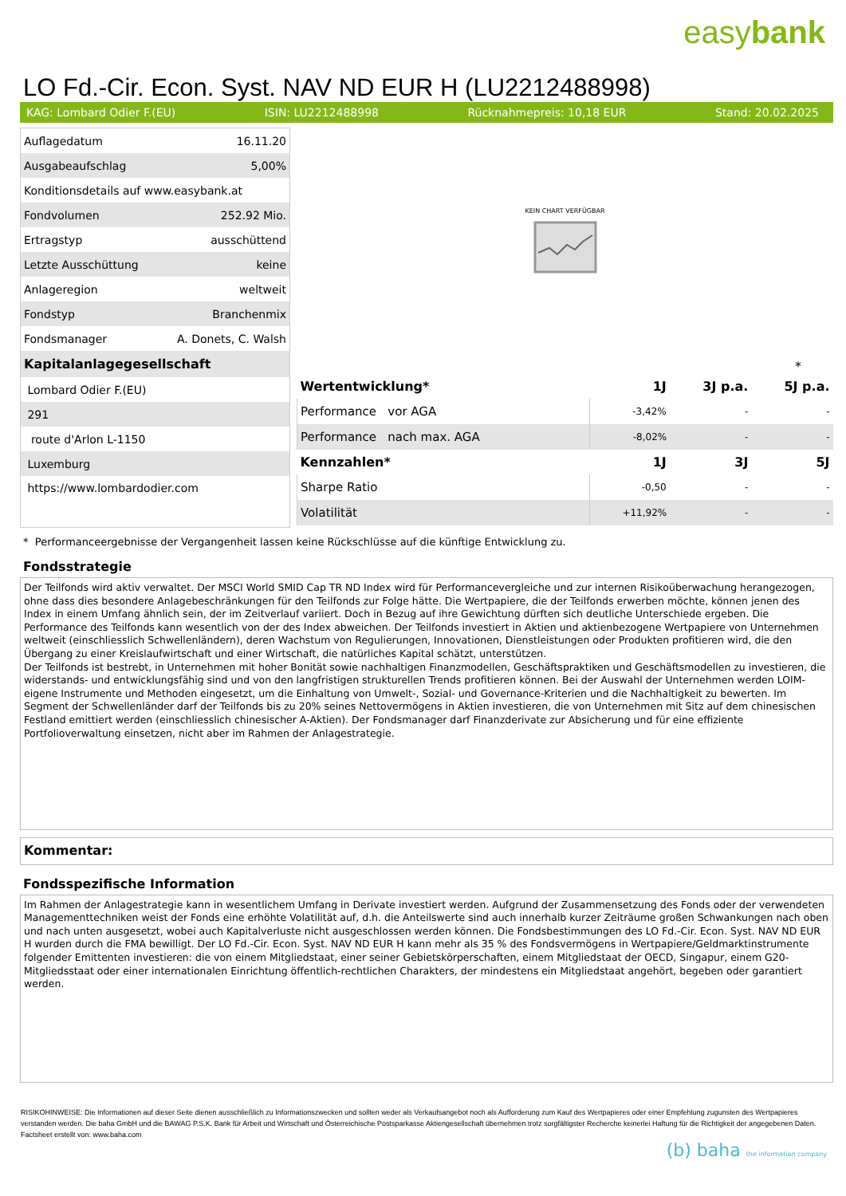easybank
LO Fd.-Cir. Econ. Syst. NAV ND EUR H (LU2212488998)
KAG: Lombard Odier F.(EU) ISIN: LU2212488998 Rücknahmepreis: 10,18 EUR Stand: 20.02.2025
| Auflagedatum | 16.11.20 |
| Ausgabeaufschlag | 5,00% |
| Konditionsdetails auf www.easybank.at | |
| Fondvolumen | 252.92 Mio. |
| Ertragstyp | ausschüttend |
| Letzte Ausschüttung | keine |
| Anlageregion | weltweit |
| Fondstyp | Branchenmix |
| Fondsmanager | A. Donets, C. Walsh |
| Kapitalanlagegesellschaft | |
| Lombard Odier F.(EU) | |
| 291 | |
| route d'Arlon L-1150 | |
| Luxemburg | |
| https://www.lombardodier.com | |
KEIN CHART VERFÜGBAR
*
| Wertentwicklung* | 1J | 3J p.a. | 5J p.a. |
| --- | --- | --- | --- |
| Performance vor AGA | -3,42% | - | - |
| Performance nach max. AGA | -8,02% | - | - |
| Kennzahlen* | 1J | 3J | 5J |
| Sharpe Ratio | -0,50 | - | - |
| Volatilität | +11,92% | - | - |
* Performanceergebnisse der Vergangenheit lassen keine Rückschlüsse auf die künftige Entwicklung zu.
Fondsstrategie
Der Teilfonds wird aktiv verwaltet. Der MSCI World SMID Cap TR ND Index wird für Performancevergleiche und zur internen Risikoüberwachung herangezogen, ohne dass dies besondere Anlagebeschränkungen für den Teilfonds zur Folge hätte. Die Wertpapiere, die der Teilfonds erwerben möchte, können jenen des Index in einem Umfang ähnlich sein, der im Zeitverlauf variiert. Doch in Bezug auf ihre Gewichtung dürften sich deutliche Unterschiede ergeben. Die Performance des Teilfonds kann wesentlich von der des Index abweichen. Der Teilfonds investiert in Aktien und aktienbezogene Wertpapiere von Unternehmen weltweit (einschliesslich Schwellenländern), deren Wachstum von Regulierungen, Innovationen, Dienstleistungen oder Produkten profitieren wird, die den Übergang zu einer Kreislaufwirtschaft und einer Wirtschaft, die natürliches Kapital schätzt, unterstützen.
Der Teilfonds ist bestrebt, in Unternehmen mit hoher Bonität sowie nachhaltigen Finanzmodellen, Geschäftspraktiken und Geschäftsmodellen zu investieren, die widerstands- und entwicklungsfähig sind und von den langfristigen strukturellen Trends profitieren können. Bei der Auswahl der Unternehmen werden LOIM-eigene Instrumente und Methoden eingesetzt, um die Einhaltung von Umwelt-, Sozial- und Governance-Kriterien und die Nachhaltigkeit zu bewerten. Im Segment der Schwellenländer darf der Teilfonds bis zu 20% seines Nettovermögens in Aktien investieren, die von Unternehmen mit Sitz auf dem chinesischen Festland emittiert werden (einschliesslich chinesischer A-Aktien). Der Fondsmanager darf Finanzderivate zur Absicherung und für eine effiziente Portfolioverwaltung einsetzen, nicht aber im Rahmen der Anlagestrategie.
Kommentar:
Fondsspezifische Information
Im Rahmen der Anlagestrategie kann in wesentlichem Umfang in Derivate investiert werden. Aufgrund der Zusammensetzung des Fonds oder der verwendeten Managementtechniken weist der Fonds eine erhöhte Volatilität auf, d.h. die Anteilswerte sind auch innerhalb kurzer Zeiträume großen Schwankungen nach oben und nach unten ausgesetzt, wobei auch Kapitalverluste nicht ausgeschlossen werden können. Die Fondsbestimmungen des LO Fd.-Cir. Econ. Syst. NAV ND EUR H wurden durch die FMA bewilligt. Der LO Fd.-Cir. Econ. Syst. NAV ND EUR H kann mehr als 35 % des Fondsvermögens in Wertpapiere/Geldmarktinstrumente folgender Emittenten investieren: die von einem Mitgliedstaat, einer seiner Gebietskörperschaften, einem Mitgliedstaat der OECD, Singapur, einem G20-Mitgliedsstaat oder einer internationalen Einrichtung öffentlich-rechtlichen Charakters, der mindestens ein Mitgliedstaat angehört, begeben oder garantiert werden.
RISIKOHINWEISE: Die Informationen auf dieser Seite dienen ausschließlich zu Informationszwecken und sollten weder als Verkaufsangebot noch als Aufforderung zum Kauf des Wertpapieres oder einer Empfehlung zugunsten des Wertpapieres verstanden werden. Die baha GmbH und die BAWAG P.S.K. Bank für Arbeit und Wirtschaft und Österreichische Postsparkasse Aktiengesellschaft übernehmen trotz sorgfältigster Recherche keinerlei Haftung für die Richtigkeit der angegebenen Daten.
Factsheet erstellt von: www.baha.com
(b) baha the information company